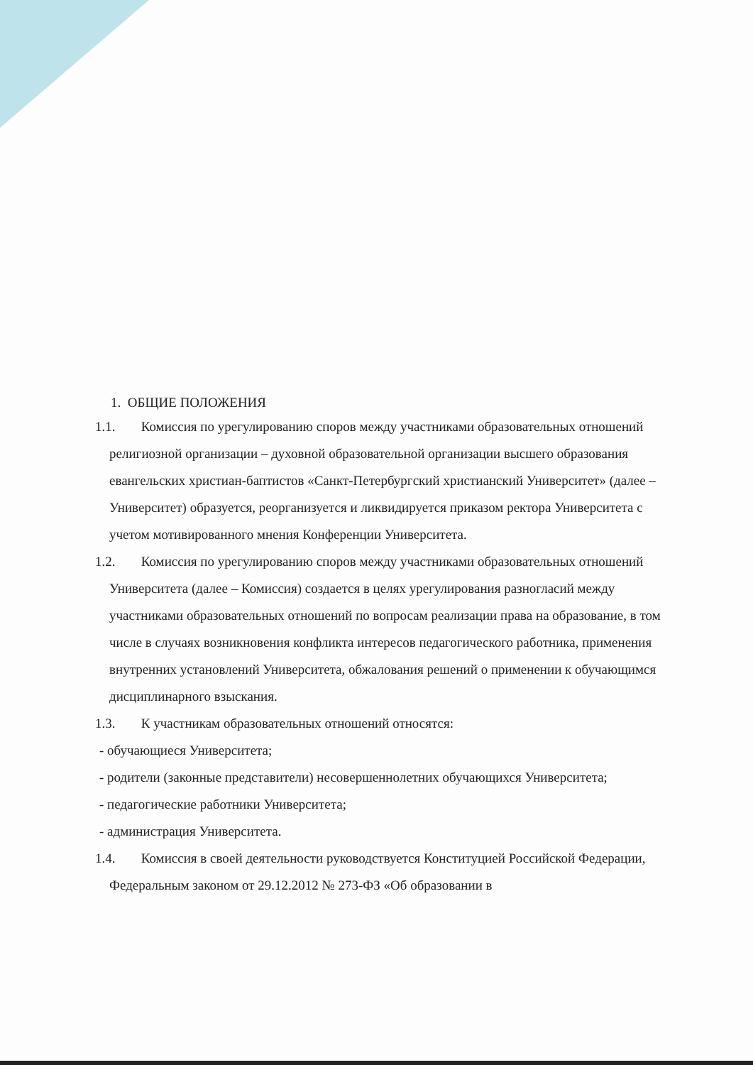1. ОБЩИЕ ПОЛОЖЕНИЯ
1.1. Комиссия по урегулированию споров между участниками образовательных отношений религиозной организации – духовной образовательной организации высшего образования евангельских христиан-баптистов «Санкт-Петербургский христианский Университет» (далее – Университет) образуется, реорганизуется и ликвидируется приказом ректора Университета с учетом мотивированного мнения Конференции Университета.
1.2. Комиссия по урегулированию споров между участниками образовательных отношений Университета (далее – Комиссия) создается в целях урегулирования разногласий между участниками образовательных отношений по вопросам реализации права на образование, в том числе в случаях возникновения конфликта интересов педагогического работника, применения внутренних установлений Университета, обжалования решений о применении к обучающимся дисциплинарного взыскания.
1.3. К участникам образовательных отношений относятся:
- обучающиеся Университета;
- родители (законные представители) несовершеннолетних обучающихся Университета;
- педагогические работники Университета;
- администрация Университета.
1.4. Комиссия в своей деятельности руководствуется Конституцией Российской Федерации, Федеральным законом от 29.12.2012 № 273-ФЗ «Об образовании в